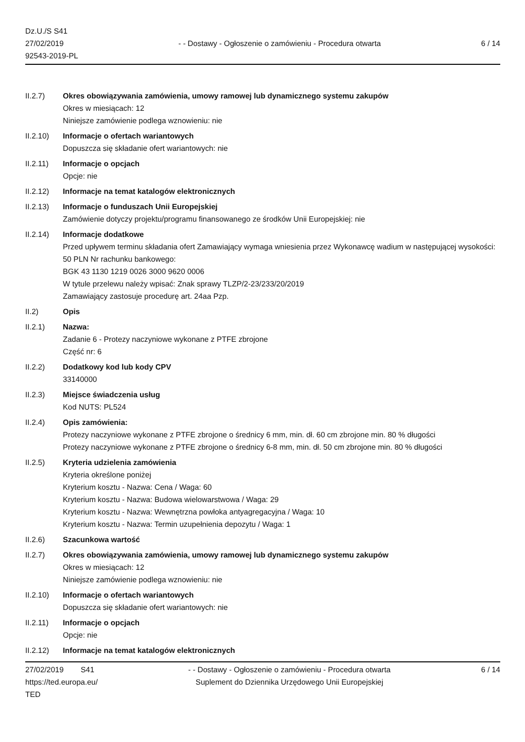Dz.U./S S41
27/02/2019
92543-2019-PL
- - Dostawy - Ogłoszenie o zamówieniu - Procedura otwarta
6 / 14
II.2.7) Okres obowiązywania zamówienia, umowy ramowej lub dynamicznego systemu zakupów
Okres w miesiącach: 12
Niniejsze zamówienie podlega wznowieniu: nie
II.2.10) Informacje o ofertach wariantowych
Dopuszcza się składanie ofert wariantowych: nie
II.2.11) Informacje o opcjach
Opcje: nie
II.2.12) Informacje na temat katalogów elektronicznych
II.2.13) Informacje o funduszach Unii Europejskiej
Zamówienie dotyczy projektu/programu finansowanego ze środków Unii Europejskiej: nie
II.2.14) Informacje dodatkowe
Przed upływem terminu składania ofert Zamawiający wymaga wniesienia przez Wykonawcę wadium w następującej wysokości: 50 PLN Nr rachunku bankowego:
BGK 43 1130 1219 0026 3000 9620 0006
W tytule przelewu należy wpisać: Znak sprawy TLZP/2-23/233/20/2019
Zamawiający zastosuje procedurę art. 24aa Pzp.
II.2) Opis
II.2.1) Nazwa:
Zadanie 6 - Protezy naczyniowe wykonane z PTFE zbrojone
Część nr: 6
II.2.2) Dodatkowy kod lub kody CPV
33140000
II.2.3) Miejsce świadczenia usług
Kod NUTS: PL524
II.2.4) Opis zamówienia:
Protezy naczyniowe wykonane z PTFE zbrojone o średnicy 6 mm, min. dł. 60 cm zbrojone min. 80 % długości
Protezy naczyniowe wykonane z PTFE zbrojone o średnicy 6-8 mm, min. dł. 50 cm zbrojone min. 80 % długości
II.2.5) Kryteria udzielenia zamówienia
Kryteria określone poniżej
Kryterium kosztu - Nazwa: Cena / Waga: 60
Kryterium kosztu - Nazwa: Budowa wielowarstwowa / Waga: 29
Kryterium kosztu - Nazwa: Wewnętrzna powłoka antyagregacyjna / Waga: 10
Kryterium kosztu - Nazwa: Termin uzupełnienia depozytu / Waga: 1
II.2.6) Szacunkowa wartość
II.2.7) Okres obowiązywania zamówienia, umowy ramowej lub dynamicznego systemu zakupów
Okres w miesiącach: 12
Niniejsze zamówienie podlega wznowieniu: nie
II.2.10) Informacje o ofertach wariantowych
Dopuszcza się składanie ofert wariantowych: nie
II.2.11) Informacje o opcjach
Opcje: nie
II.2.12) Informacje na temat katalogów elektronicznych
27/02/2019 S41
https://ted.europa.eu/
TED
- - Dostawy - Ogłoszenie o zamówieniu - Procedura otwarta
Suplement do Dziennika Urzędowego Unii Europejskiej
6 / 14